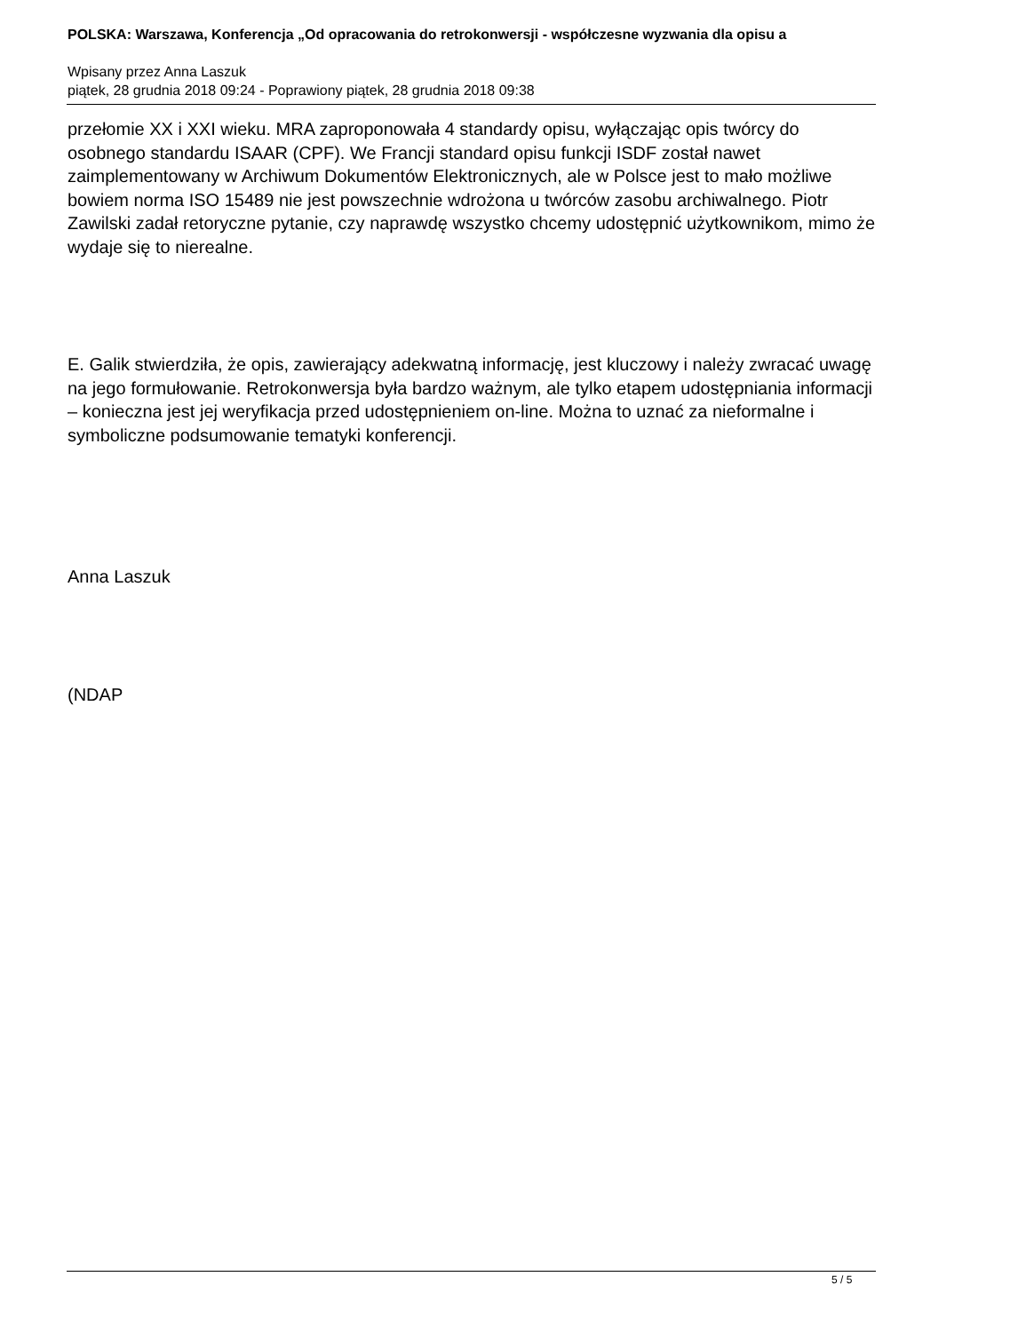POLSKA: Warszawa, Konferencja „Od opracowania do retrokonwersji - współczesne wyzwania dla opisu a
Wpisany przez Anna Laszuk
piątek, 28 grudnia 2018 09:24 - Poprawiony piątek, 28 grudnia 2018 09:38
przełomie XX i XXI wieku. MRA zaproponowała 4 standardy opisu, wyłączając opis twórcy do osobnego standardu ISAAR (CPF). We Francji standard opisu funkcji ISDF został nawet zaimplementowany w Archiwum Dokumentów Elektronicznych, ale w Polsce jest to mało możliwe bowiem norma ISO 15489 nie jest powszechnie wdrożona u twórców zasobu archiwalnego. Piotr Zawilski zadał retoryczne pytanie, czy naprawdę wszystko chcemy udostępnić użytkownikom, mimo że wydaje się to nierealne.
E. Galik stwierdziła, że opis, zawierający adekwatną informację, jest kluczowy i należy zwracać uwagę na jego formułowanie. Retrokonwersja była bardzo ważnym, ale tylko etapem udostępniania informacji – konieczna jest jej weryfikacja przed udostępnieniem on-line. Można to uznać za nieformalne i symboliczne podsumowanie tematyki konferencji.
Anna Laszuk
(NDAP
5 / 5